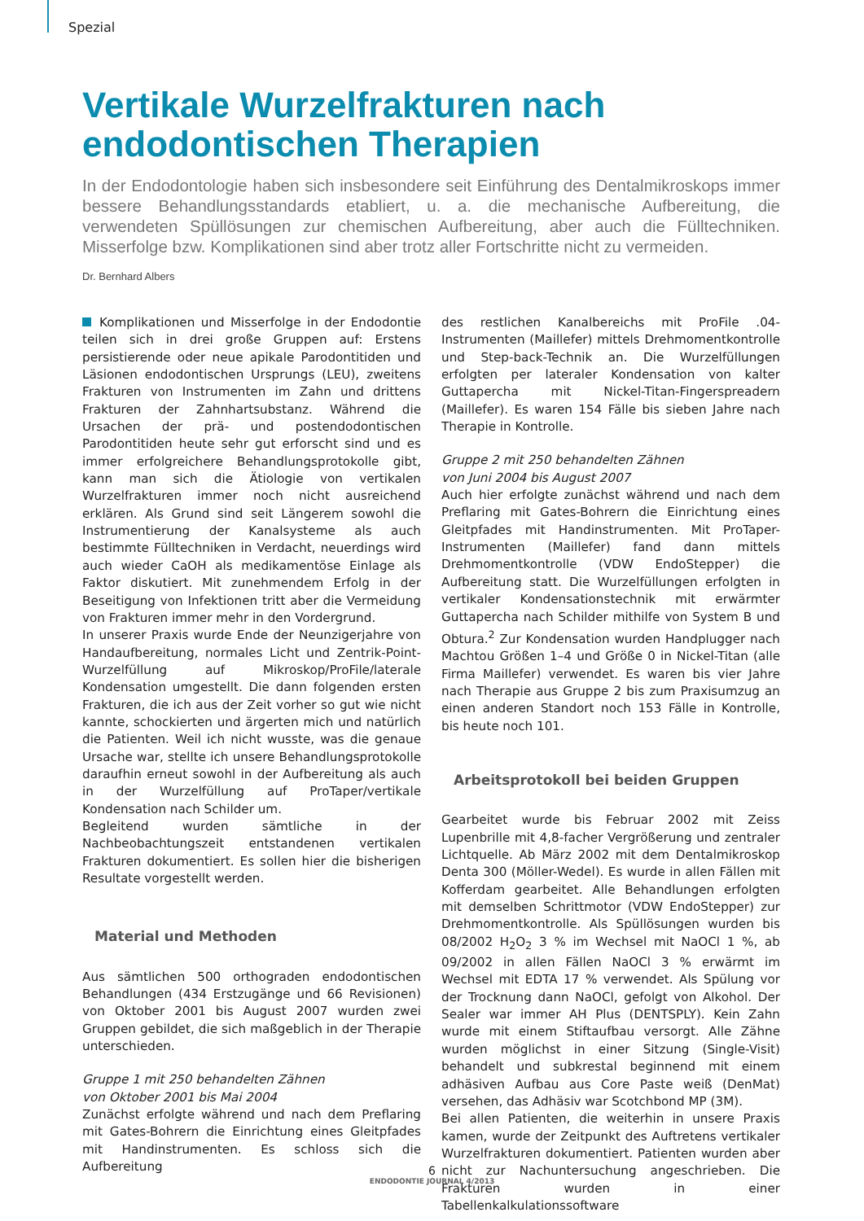Spezial
Vertikale Wurzelfrakturen nach endodontischen Therapien
In der Endodontologie haben sich insbesondere seit Einführung des Dentalmikroskops immer bessere Behandlungsstandards etabliert, u. a. die mechanische Aufbereitung, die verwendeten Spüllösungen zur chemischen Aufbereitung, aber auch die Fülltechniken. Misserfolge bzw. Komplikationen sind aber trotz aller Fortschritte nicht zu vermeiden.
Dr. Bernhard Albers
Komplikationen und Misserfolge in der Endodontie teilen sich in drei große Gruppen auf: Erstens persistierende oder neue apikale Parodontitiden und Läsionen endodontischen Ursprungs (LEU), zweitens Frakturen von Instrumenten im Zahn und drittens Frakturen der Zahnhartsubstanz. Während die Ursachen der prä- und postendodontischen Parodontitiden heute sehr gut erforscht sind und es immer erfolgreichere Behandlungsprotokolle gibt, kann man sich die Ätiologie von vertikalen Wurzelfrakturen immer noch nicht ausreichend erklären. Als Grund sind seit Längerem sowohl die Instrumentierung der Kanalsysteme als auch bestimmte Fülltechniken in Verdacht, neuerdings wird auch wieder CaOH als medikamentöse Einlage als Faktor diskutiert. Mit zunehmendem Erfolg in der Beseitigung von Infektionen tritt aber die Vermeidung von Frakturen immer mehr in den Vordergrund.
In unserer Praxis wurde Ende der Neunzigerjahre von Handaufbereitung, normales Licht und Zentrik-Point-Wurzelfüllung auf Mikroskop/ProFile/laterale Kondensation umgestellt. Die dann folgenden ersten Frakturen, die ich aus der Zeit vorher so gut wie nicht kannte, schockierten und ärgerten mich und natürlich die Patienten. Weil ich nicht wusste, was die genaue Ursache war, stellte ich unsere Behandlungsprotokolle daraufhin erneut sowohl in der Aufbereitung als auch in der Wurzelfüllung auf ProTaper/vertikale Kondensation nach Schilder um.
Begleitend wurden sämtliche in der Nachbeobachtungszeit entstandenen vertikalen Frakturen dokumentiert. Es sollen hier die bisherigen Resultate vorgestellt werden.
Material und Methoden
Aus sämtlichen 500 orthograden endodontischen Behandlungen (434 Erstzugänge und 66 Revisionen) von Oktober 2001 bis August 2007 wurden zwei Gruppen gebildet, die sich maßgeblich in der Therapie unterschieden.
Gruppe 1 mit 250 behandelten Zähnen
von Oktober 2001 bis Mai 2004
Zunächst erfolgte während und nach dem Preflaring mit Gates-Bohrern die Einrichtung eines Gleitpfades mit Handinstrumenten. Es schloss sich die Aufbereitung
des restlichen Kanalbereichs mit ProFile .04-Instrumenten (Maillefer) mittels Drehmomentkontrolle und Step-back-Technik an. Die Wurzelfüllungen erfolgten per lateraler Kondensation von kalter Guttapercha mit Nickel-Titan-Fingerspreadern (Maillefer). Es waren 154 Fälle bis sieben Jahre nach Therapie in Kontrolle.
Gruppe 2 mit 250 behandelten Zähnen
von Juni 2004 bis August 2007
Auch hier erfolgte zunächst während und nach dem Preflaring mit Gates-Bohrern die Einrichtung eines Gleitpfades mit Handinstrumenten. Mit ProTaper-Instrumenten (Maillefer) fand dann mittels Drehmomentkontrolle (VDW EndoStepper) die Aufbereitung statt. Die Wurzelfüllungen erfolgten in vertikaler Kondensationstechnik mit erwärmter Guttapercha nach Schilder mithilfe von System B und Obtura.<sup>2</sup> Zur Kondensation wurden Handplugger nach Machtou Größen 1–4 und Größe 0 in Nickel-Titan (alle Firma Maillefer) verwendet. Es waren bis vier Jahre nach Therapie aus Gruppe 2 bis zum Praxisumzug an einen anderen Standort noch 153 Fälle in Kontrolle, bis heute noch 101.
Arbeitsprotokoll bei beiden Gruppen
Gearbeitet wurde bis Februar 2002 mit Zeiss Lupenbrille mit 4,8-facher Vergrößerung und zentraler Lichtquelle. Ab März 2002 mit dem Dentalmikroskop Denta 300 (Möller-Wedel). Es wurde in allen Fällen mit Kofferdam gearbeitet. Alle Behandlungen erfolgten mit demselben Schrittmotor (VDW EndoStepper) zur Drehmomentkontrolle. Als Spüllösungen wurden bis 08/2002 H<sub>2</sub>O<sub>2</sub> 3 % im Wechsel mit NaOCl 1 %, ab 09/2002 in allen Fällen NaOCl 3 % erwärmt im Wechsel mit EDTA 17 % verwendet. Als Spülung vor der Trocknung dann NaOCl, gefolgt von Alkohol. Der Sealer war immer AH Plus (DENTSPLY). Kein Zahn wurde mit einem Stiftaufbau versorgt. Alle Zähne wurden möglichst in einer Sitzung (Single-Visit) behandelt und subkrestal beginnend mit einem adhäsiven Aufbau aus Core Paste weiß (DenMat) versehen, das Adhäsiv war Scotchbond MP (3M).
Bei allen Patienten, die weiterhin in unsere Praxis kamen, wurde der Zeitpunkt des Auftretens vertikaler Wurzelfrakturen dokumentiert. Patienten wurden aber nicht zur Nachuntersuchung angeschrieben. Die Frakturen wurden in einer Tabellenkalkulationssoftware
6
ENDODONTIE JOURNAL 4/2013